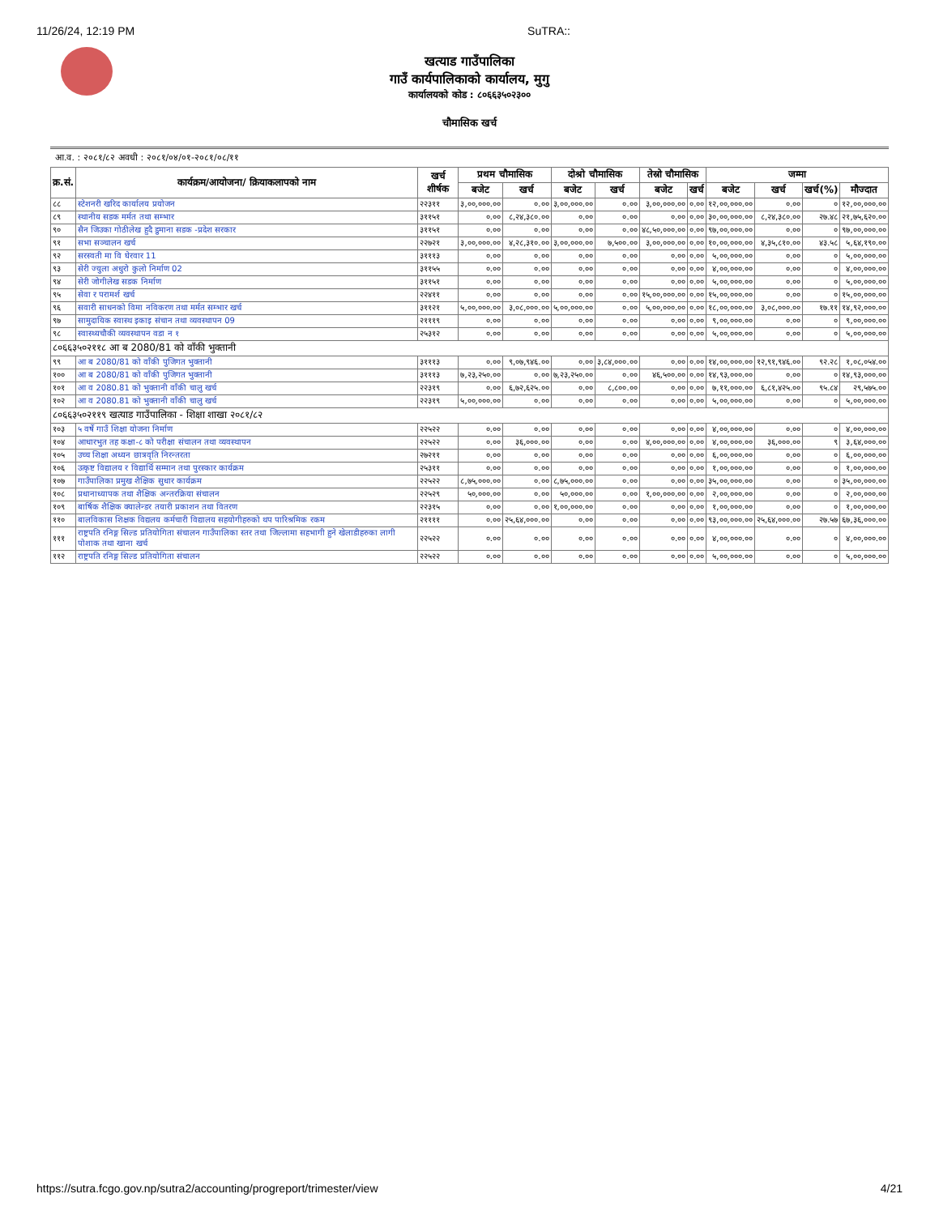11/26/24, 12:19 PM SuTRA::
खत्याड गाउँपालिका
गाउँ कार्यपालिकाको कार्यालय, मुगु
कार्यालयको कोड : ८०६६३५०२३००
चौमासिक खर्च
आ.व. : २०८१/८२ अवधी : २०८१/०४/०१-२०८१/०८/११
| क्र.सं. | कार्यक्रम/आयोजना/ क्रियाकलापको नाम | खर्च शीर्षक | प्रथम चौमासिक | | दोश्रो चौमासिक | | तेस्रो चौमासिक | | जम्मा | | | |
| --- | --- | --- | --- | --- | --- | --- | --- | --- | --- | --- | --- | --- |
| | | | बजेट | खर्च | बजेट | खर्च | बजेट | खर्च | बजेट | खर्च | खर्च(%) | मौज्दात |
| ८८ | स्टेशनरी खरिद कार्यालय प्रयोजन | २२३११ | ३,००,०००.०० | ०.०० | ३,००,०००.०० | ०.०० | ३,००,०००.०० | ०.०० | १२,००,०००.०० | ०.०० | ० | १२,००,०००.०० |
| ८९ | स्थानीय सडक मर्मत तथा सम्भार | ३११५१ | ०.०० | ८,२४,३८०.०० | ०.०० | ०.०० | ०.०० | ०.०० | ३०,००,०००.०० | ८,२४,३८०.०० | २७.४८ | २१,७५,६२०.०० |
| ९० | सैन जिउका गोठीलेख हुदै डुमाना सडक -प्रदेश सरकार | ३११५१ | ०.०० | ०.०० | ०.०० | ०.०० | ४८,५०,०००.०० | ०.०० | ९७,००,०००.०० | ०.०० | ० | ९७,००,०००.०० |
| ९१ | सभा सञ्चालन खर्च | २२७२१ | ३,००,०००.०० | ४,२८,३१०.०० | ३,००,०००.०० | ७,५००.०० | ३,००,०००.०० | ०.०० | १०,००,०००.०० | ४,३५,८१०.०० | ४३.५८ | ५,६४,१९०.०० |
| ९२ | सरस्वती मा वि घेरवार 11 | ३१११३ | ०.०० | ०.०० | ०.०० | ०.०० | ०.०० | ०.०० | ५,००,०००.०० | ०.०० | ० | ५,००,०००.०० |
| ९३ | सेरी ज्युला अधुरो कुलो निर्माण 02 | ३११५५ | ०.०० | ०.०० | ०.०० | ०.०० | ०.०० | ०.०० | ४,००,०००.०० | ०.०० | ० | ४,००,०००.०० |
| ९४ | सेरी जोगीलेख सडक निर्माण | ३११५१ | ०.०० | ०.०० | ०.०० | ०.०० | ०.०० | ०.०० | ५,००,०००.०० | ०.०० | ० | ५,००,०००.०० |
| ९५ | सेवा र परामर्श खर्च | २२४११ | ०.०० | ०.०० | ०.०० | ०.०० | १५,००,०००.०० | ०.०० | १५,००,०००.०० | ०.०० | ० | १५,००,०००.०० |
| ९६ | सवारी साधनको विमा नविकरण तथा मर्मत सम्भार खर्च | ३११२१ | ५,००,०००.०० | ३,०८,०००.०० | ५,००,०००.०० | ०.०० | ५,००,०००.०० | ०.०० | १८,००,०००.०० | ३,०८,०००.०० | १७.११ | १४,९२,०००.०० |
| ९७ | सामुदायिक स्वास्थ इकाइ संचान तथा व्यवस्थापन 09 | २१११९ | ०.०० | ०.०० | ०.०० | ०.०० | ०.०० | ०.०० | ९,००,०००.०० | ०.०० | ० | ९,००,०००.०० |
| ९८ | स्वास्थ्यचौकी व्यवस्थापन वडा न १ | २५३१२ | ०.०० | ०.०० | ०.०० | ०.०० | ०.०० | ०.०० | ५,००,०००.०० | ०.०० | ० | ५,००,०००.०० |
| ८०६६३५०२११८ आ ब 2080/81 को वाँकी भुक्तानी | | | | | | | | | | | | |
| ९९ | आ ब 2080/81 को वाँकी पुजिगत भुक्तानी | ३१११३ | ०.०० | ९,०७,९४६.०० | ०.०० | ३,८४,०००.०० | ०.०० | ०.०० | १४,००,०००.०० | १२,९१,९४६.०० | ९२.२८ | १,०८,०५४.०० |
| १०० | आ ब 2080/81 को वाँकी पुजिगत भुक्तानी | ३१११३ | ७,२३,२५०.०० | ०.०० | ७,२३,२५०.०० | ०.०० | ४६,५००.०० | ०.०० | १४,९३,०००.०० | ०.०० | ० | १४,९३,०००.०० |
| १०१ | आ व 2080.81 को भुक्तानी वाँकी चालु खर्च | २२३१९ | ०.०० | ६,७२,६२५.०० | ०.०० | ८,८००.०० | ०.०० | ०.०० | ७,११,०००.०० | ६,८१,४२५.०० | ९५.८४ | २९,५७५.०० |
| १०२ | आ व 2080.81 को भुक्तानी वाँकी चालु खर्च | २२३१९ | ५,००,०००.०० | ०.०० | ०.०० | ०.०० | ०.०० | ०.०० | ५,००,०००.०० | ०.०० | ० | ५,००,०००.०० |
| ८०६६३५०२११९ खत्याड गाउँपालिका - शिक्षा शाखा २०८१/८२ | | | | | | | | | | | | |
| १०३ | ५ वर्षे गाउँ शिक्षा योजना निर्माण | २२५२२ | ०.०० | ०.०० | ०.०० | ०.०० | ०.०० | ०.०० | ४,००,०००.०० | ०.०० | ० | ४,००,०००.०० |
| १०४ | आधारभुत तह कक्षा-८ को परीक्षा संचालन तथा व्यवस्थापन | २२५२२ | ०.०० | ३६,०००.०० | ०.०० | ०.०० | ४,००,०००.०० | ०.०० | ४,००,०००.०० | ३६,०००.०० | ९ | ३,६४,०००.०० |
| १०५ | उच्च शिक्षा अध्यन छात्रवृति निरन्तरता | २७२११ | ०.०० | ०.०० | ०.०० | ०.०० | ०.०० | ०.०० | ६,००,०००.०० | ०.०० | ० | ६,००,०००.०० |
| १०६ | उत्कृष्ट विद्यालय र विद्यार्थि सम्मान तथा पुरस्कार कार्यक्रम | २५३११ | ०.०० | ०.०० | ०.०० | ०.०० | ०.०० | ०.०० | १,००,०००.०० | ०.०० | ० | १,००,०००.०० |
| १०७ | गाउँपालिका प्रमुख शैक्षिक सुधार कार्यक्रम | २२५२२ | ८,७५,०००.०० | ०.०० | ८,७५,०००.०० | ०.०० | ०.०० | ०.०० | ३५,००,०००.०० | ०.०० | ० | ३५,००,०००.०० |
| १०८ | प्रधानाध्यापक तथा शैक्षिक अन्तरक्रिया संचालन | २२५२९ | ५०,०००.०० | ०.०० | ५०,०००.०० | ०.०० | १,००,०००.०० | ०.०० | २,००,०००.०० | ०.०० | ० | २,००,०००.०० |
| १०९ | बार्षिक शैक्षिक क्यालेन्डर तयारी प्रकाशन तथा वितरण | २२३१५ | ०.०० | ०.०० | १,००,०००.०० | ०.०० | ०.०० | ०.०० | १,००,०००.०० | ०.०० | ० | १,००,०००.०० |
| ११० | बालविकास शिक्षक विद्यलय कर्मचारी विद्यालय सहयोगीहरुको थप पारिश्रमिक रकम | २११११ | ०.०० | २५,६४,०००.०० | ०.०० | ०.०० | ०.०० | ०.०० | ९३,००,०००.०० | २५,६४,०००.०० | २७.५७ | ६७,३६,०००.०० |
| १११ | राष्ट्रपति रनिङ्ग सिल्ड प्रतियोगिता संचालन गाउँपालिका स्तर तथा जिल्लामा सहभागी हुने खेलाडीहरुका लागी पोशाक तथा खाना खर्च | २२५२२ | ०.०० | ०.०० | ०.०० | ०.०० | ०.०० | ०.०० | ४,००,०००.०० | ०.०० | ० | ४,००,०००.०० |
| ११२ | राष्ट्रपति रनिङ्ग सिल्ड प्रतियोगिता संचालन | २२५२२ | ०.०० | ०.०० | ०.०० | ०.०० | ०.०० | ०.०० | ५,००,०००.०० | ०.०० | ० | ५,००,०००.०० |
https://sutra.fcgo.gov.np/sutra2/accounting/progreport/trimester/view 4/21